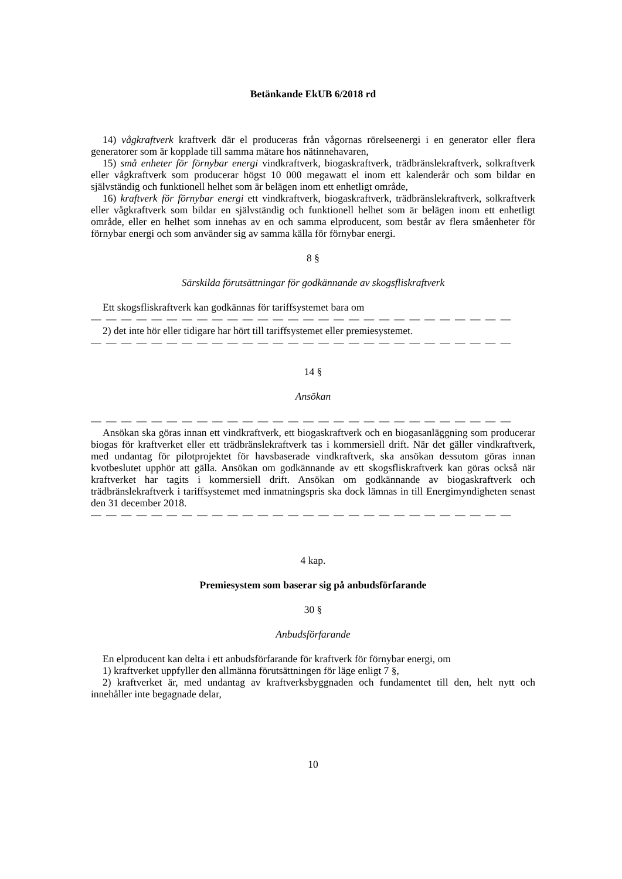Betänkande EkUB 6/2018 rd
14) vågkraftverk kraftverk där el produceras från vågornas rörelseenergi i en generator eller flera generatorer som är kopplade till samma mätare hos nätinnehavaren,
15) små enheter för förnybar energi vindkraftverk, biogaskraftverk, trädbränslekraftverk, solkraftverk eller vågkraftverk som producerar högst 10 000 megawatt el inom ett kalenderår och som bildar en självständig och funktionell helhet som är belägen inom ett enhetligt område,
16) kraftverk för förnybar energi ett vindkraftverk, biogaskraftverk, trädbränslekraftverk, solkraftverk eller vågkraftverk som bildar en självständig och funktionell helhet som är belägen inom ett enhetligt område, eller en helhet som innehas av en och samma elproducent, som består av flera småenheter för förnybar energi och som använder sig av samma källa för förnybar energi.
8 §
Särskilda förutsättningar för godkännande av skogsfliskraftverk
Ett skogsfliskraftverk kan godkännas för tariffsystemet bara om
— — — — — — — — — — — — — — — — — — — — — — — — — — — —
2) det inte hör eller tidigare har hört till tariffsystemet eller premiesystemet.
— — — — — — — — — — — — — — — — — — — — — — — — — — — —
14 §
Ansökan
— — — — — — — — — — — — — — — — — — — — — — — — — — — —
Ansökan ska göras innan ett vindkraftverk, ett biogaskraftverk och en biogasanläggning som producerar biogas för kraftverket eller ett trädbränslekraftverk tas i kommersiell drift. När det gäller vindkraftverk, med undantag för pilotprojektet för havsbaserade vindkraftverk, ska ansökan dessutom göras innan kvotbeslutet upphör att gälla. Ansökan om godkännande av ett skogsfliskraftverk kan göras också när kraftverket har tagits i kommersiell drift. Ansökan om godkännande av biogaskraftverk och trädbränslekraftverk i tariffsystemet med inmatningspris ska dock lämnas in till Energimyndigheten senast den 31 december 2018.
— — — — — — — — — — — — — — — — — — — — — — — — — — — —
4 kap.
Premiesystem som baserar sig på anbudsförfarande
30 §
Anbudsförfarande
En elproducent kan delta i ett anbudsförfarande för kraftverk för förnybar energi, om
1) kraftverket uppfyller den allmänna förutsättningen för läge enligt 7 §,
2) kraftverket är, med undantag av kraftverksbyggnaden och fundamentet till den, helt nytt och innehåller inte begagnade delar,
10